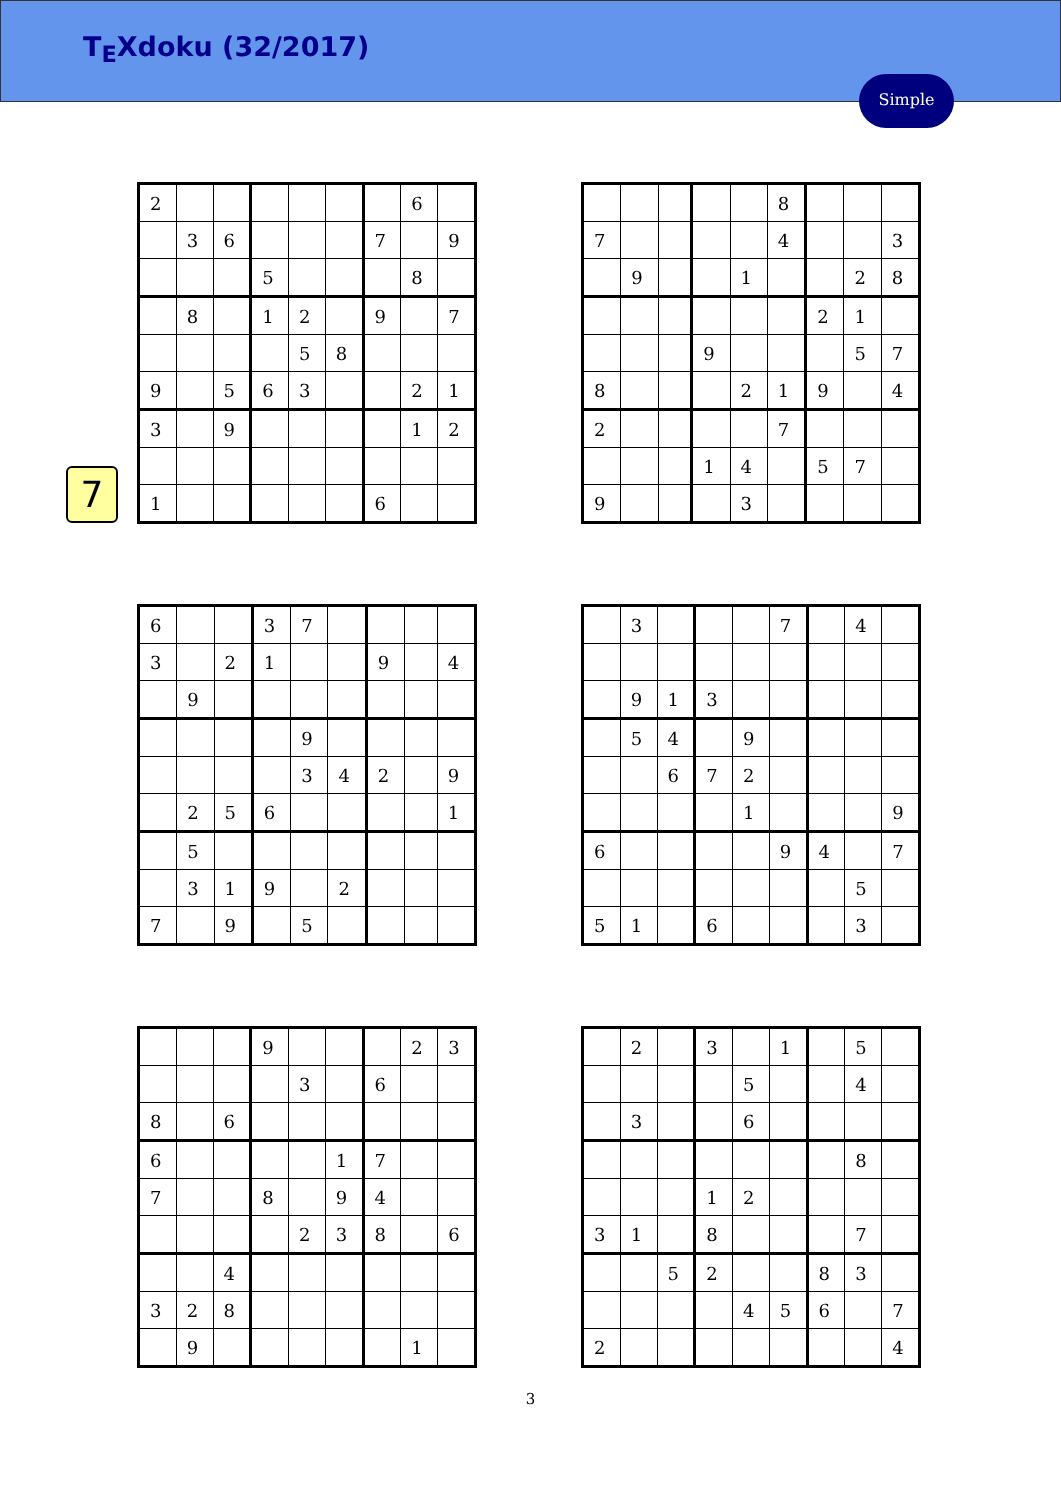T<sub>E</sub>Xdoku (32/2017)
Simple
7
| 2 | | | | | | | 6 | |
| | 3 | 6 | | | | 7 | | 9 |
| | | | 5 | | | | 8 | |
| | 8 | | 1 | 2 | | 9 | | 7 |
| | | | | 5 | 8 | | | |
| 9 | | 5 | 6 | 3 | | | 2 | 1 |
| 3 | | 9 | | | | | 1 | 2 |
| 1 | | | | | | 6 | | |
| | | | | | 8 | | | |
| 7 | | | | | 4 | | | 3 |
| | 9 | | | 1 | | | 2 | 8 |
| | | | | | | 2 | 1 | |
| | | | 9 | | | | 5 | 7 |
| 8 | | | | 2 | 1 | 9 | | 4 |
| 2 | | | | | 7 | | | |
| | | | 1 | 4 | | 5 | 7 | |
| 9 | | | | 3 | | | | |
| 6 | | | 3 | 7 | | | | |
| 3 | | 2 | 1 | | | 9 | | 4 |
| | 9 | | | | | | | |
| | | | | 9 | | | | |
| | | | | 3 | 4 | 2 | | 9 |
| | 2 | 5 | 6 | | | | | 1 |
| | 5 | | | | | | | |
| | 3 | 1 | 9 | | 2 | | | |
| 7 | | 9 | | 5 | | | | |
| | 3 | | | | 7 | | 4 | |
| | 9 | 1 | 3 | | | | | |
| | 5 | 4 | | 9 | | | | |
| | | 6 | 7 | 2 | | | | |
| | | | | 1 | | | | 9 |
| 6 | | | | | 9 | 4 | | 7 |
| | | | | | | | 5 | |
| 5 | 1 | | 6 | | | | 3 | |
| | | | 9 | | | | 2 | 3 |
| | | | | 3 | | 6 | | |
| 8 | | 6 | | | | | | |
| 6 | | | | | 1 | 7 | | |
| 7 | | | 8 | | 9 | 4 | | |
| | | | | 2 | 3 | 8 | | 6 |
| | | 4 | | | | | | |
| 3 | 2 | 8 | | | | | | |
| | 9 | | | | | | 1 | |
| | 2 | | 3 | | 1 | | 5 | |
| | | | | 5 | | | 4 | |
| | 3 | | | 6 | | | | |
| | | | | | | | 8 | |
| | | | 1 | 2 | | | | |
| 3 | 1 | | 8 | | | | 7 | |
| | | 5 | 2 | | | 8 | 3 | |
| | | | | 4 | 5 | 6 | | 7 |
| 2 | | | | | | | | 4 |
3